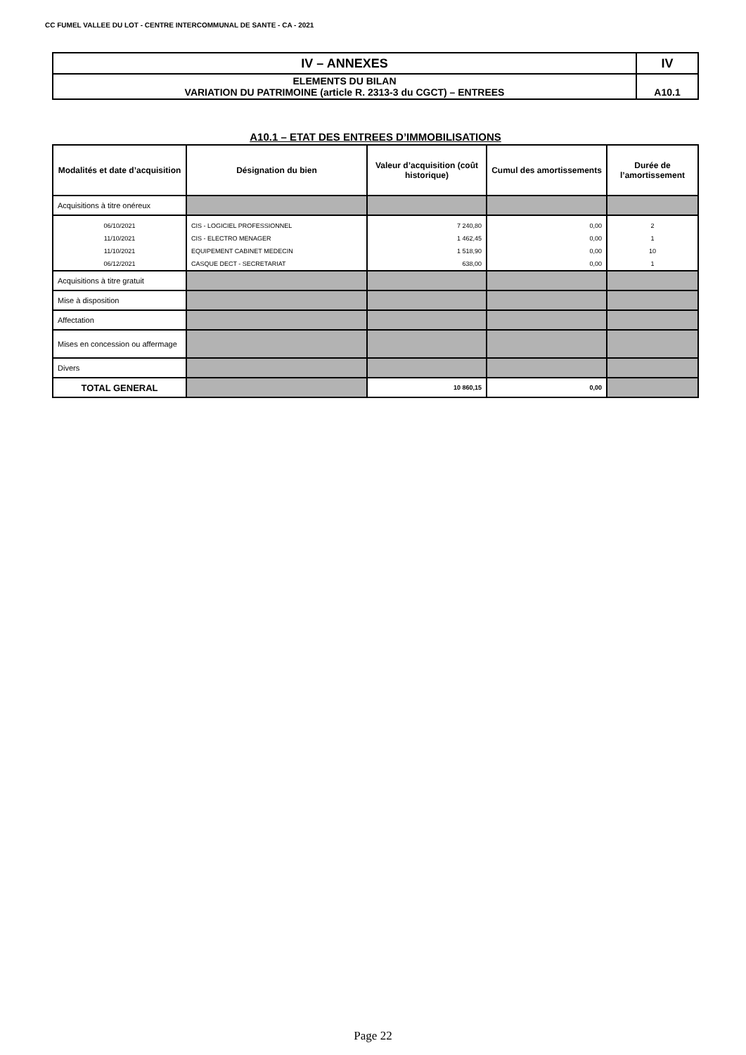CC FUMEL VALLEE DU LOT - CENTRE INTERCOMMUNAL DE SANTE - CA - 2021
| IV – ANNEXES | IV |
| ELEMENTS DU BILAN VARIATION DU PATRIMOINE (article R. 2313-3 du CGCT) – ENTREES | A10.1 |
A10.1 – ETAT DES ENTREES D’IMMOBILISATIONS
| Modalités et date d’acquisition | Désignation du bien | Valeur d’acquisition (coût historique) | Cumul des amortissements | Durée de l’amortissement |
| --- | --- | --- | --- | --- |
| Acquisitions à titre onéreux | | | | |
| 06/10/2021 | CIS - LOGICIEL PROFESSIONNEL | 7 240,80 | 0,00 | 2 |
| 11/10/2021 | CIS - ELECTRO MENAGER | 1 462,45 | 0,00 | 1 |
| 11/10/2021 | EQUIPEMENT CABINET MEDECIN | 1 518,90 | 0,00 | 10 |
| 06/12/2021 | CASQUE DECT - SECRETARIAT | 638,00 | 0,00 | 1 |
| Acquisitions à titre gratuit | | | | |
| Mise à disposition | | | | |
| Affectation | | | | |
| Mises en concession ou affermage | | | | |
| Divers | | | | |
| TOTAL GENERAL | | 10 860,15 | 0,00 | |
Page 22